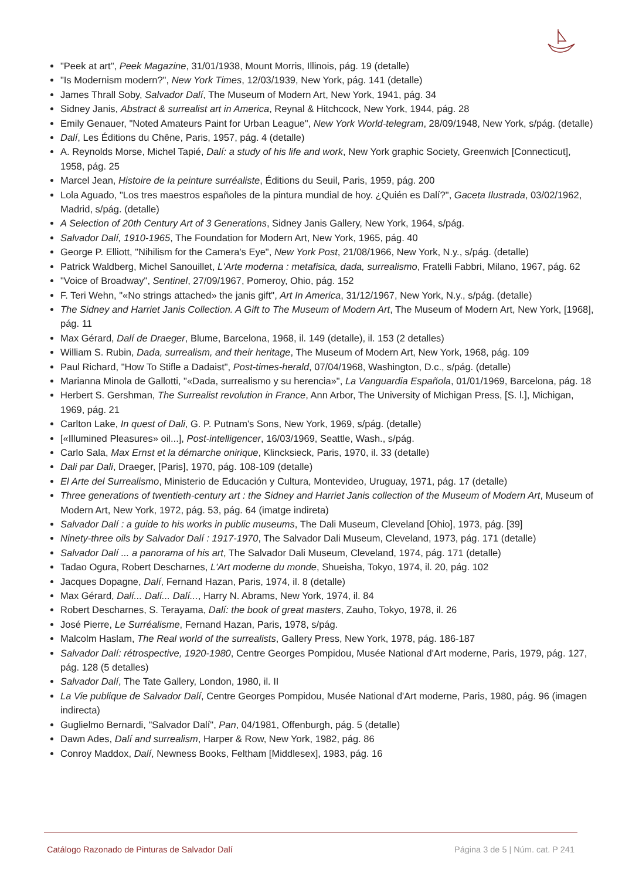"Peek at art", Peek Magazine, 31/01/1938, Mount Morris, Illinois, pág. 19 (detalle)
"Is Modernism modern?", New York Times, 12/03/1939, New York, pág. 141 (detalle)
James Thrall Soby, Salvador Dalí, The Museum of Modern Art, New York, 1941, pág. 34
Sidney Janis, Abstract & surrealist art in America, Reynal & Hitchcock, New York, 1944, pág. 28
Emily Genauer, "Noted Amateurs Paint for Urban League", New York World-telegram, 28/09/1948, New York, s/pág. (detalle)
Dalí, Les Éditions du Chêne, Paris, 1957, pág. 4 (detalle)
A. Reynolds Morse, Michel Tapié, Dalí: a study of his life and work, New York graphic Society, Greenwich [Connecticut], 1958, pág. 25
Marcel Jean, Histoire de la peinture surréaliste, Éditions du Seuil, Paris, 1959, pág. 200
Lola Aguado, "Los tres maestros españoles de la pintura mundial de hoy. ¿Quién es Dalí?", Gaceta Ilustrada, 03/02/1962, Madrid, s/pág. (detalle)
A Selection of 20th Century Art of 3 Generations, Sidney Janis Gallery, New York, 1964, s/pág.
Salvador Dalí, 1910-1965, The Foundation for Modern Art, New York, 1965, pág. 40
George P. Elliott, "Nihilism for the Camera's Eye", New York Post, 21/08/1966, New York, N.y., s/pág. (detalle)
Patrick Waldberg, Michel Sanouillet, L'Arte moderna : metafisica, dada, surrealismo, Fratelli Fabbri, Milano, 1967, pág. 62
"Voice of Broadway", Sentinel, 27/09/1967, Pomeroy, Ohio, pág. 152
F. Teri Wehn, "«No strings attached» the janis gift", Art In America, 31/12/1967, New York, N.y., s/pág. (detalle)
The Sidney and Harriet Janis Collection. A Gift to The Museum of Modern Art, The Museum of Modern Art, New York, [1968], pág. 11
Max Gérard, Dalí de Draeger, Blume, Barcelona, 1968, il. 149 (detalle), il. 153 (2 detalles)
William S. Rubin, Dada, surrealism, and their heritage, The Museum of Modern Art, New York, 1968, pág. 109
Paul Richard, "How To Stifle a Dadaist", Post-times-herald, 07/04/1968, Washington, D.c., s/pág. (detalle)
Marianna Minola de Gallotti, "«Dada, surrealismo y su herencia»", La Vanguardia Española, 01/01/1969, Barcelona, pág. 18
Herbert S. Gershman, The Surrealist revolution in France, Ann Arbor, The University of Michigan Press, [S. l.], Michigan, 1969, pág. 21
Carlton Lake, In quest of Dali, G. P. Putnam's Sons, New York, 1969, s/pág. (detalle)
[«Illumined Pleasures» oil...], Post-intelligencer, 16/03/1969, Seattle, Wash., s/pág.
Carlo Sala, Max Ernst et la démarche onirique, Klincksieck, Paris, 1970, il. 33 (detalle)
Dali par Dali, Draeger, [Paris], 1970, pág. 108-109 (detalle)
El Arte del Surrealismo, Ministerio de Educación y Cultura, Montevideo, Uruguay, 1971, pág. 17 (detalle)
Three generations of twentieth-century art : the Sidney and Harriet Janis collection of the Museum of Modern Art, Museum of Modern Art, New York, 1972, pág. 53, pág. 64 (imatge indireta)
Salvador Dalí : a guide to his works in public museums, The Dali Museum, Cleveland [Ohio], 1973, pág. [39]
Ninety-three oils by Salvador Dalí : 1917-1970, The Salvador Dali Museum, Cleveland, 1973, pág. 171 (detalle)
Salvador Dalí ... a panorama of his art, The Salvador Dali Museum, Cleveland, 1974, pág. 171 (detalle)
Tadao Ogura, Robert Descharnes, L'Art moderne du monde, Shueisha, Tokyo, 1974, il. 20, pág. 102
Jacques Dopagne, Dalí, Fernand Hazan, Paris, 1974, il. 8 (detalle)
Max Gérard, Dalí... Dalí... Dalí..., Harry N. Abrams, New York, 1974, il. 84
Robert Descharnes, S. Terayama, Dalí: the book of great masters, Zauho, Tokyo, 1978, il. 26
José Pierre, Le Surréalisme, Fernand Hazan, Paris, 1978, s/pág.
Malcolm Haslam, The Real world of the surrealists, Gallery Press, New York, 1978, pág. 186-187
Salvador Dalí: rétrospective, 1920-1980, Centre Georges Pompidou, Musée National d'Art moderne, Paris, 1979, pág. 127, pág. 128 (5 detalles)
Salvador Dalí, The Tate Gallery, London, 1980, il. II
La Vie publique de Salvador Dalí, Centre Georges Pompidou, Musée National d'Art moderne, Paris, 1980, pág. 96 (imagen indirecta)
Guglielmo Bernardi, "Salvador Dalí", Pan, 04/1981, Offenburgh, pág. 5 (detalle)
Dawn Ades, Dalí and surrealism, Harper & Row, New York, 1982, pág. 86
Conroy Maddox, Dalí, Newness Books, Feltham [Middlesex], 1983, pág. 16
Catálogo Razonado de Pinturas de Salvador Dalí Página 3 de 5 | Núm. cat. P 241